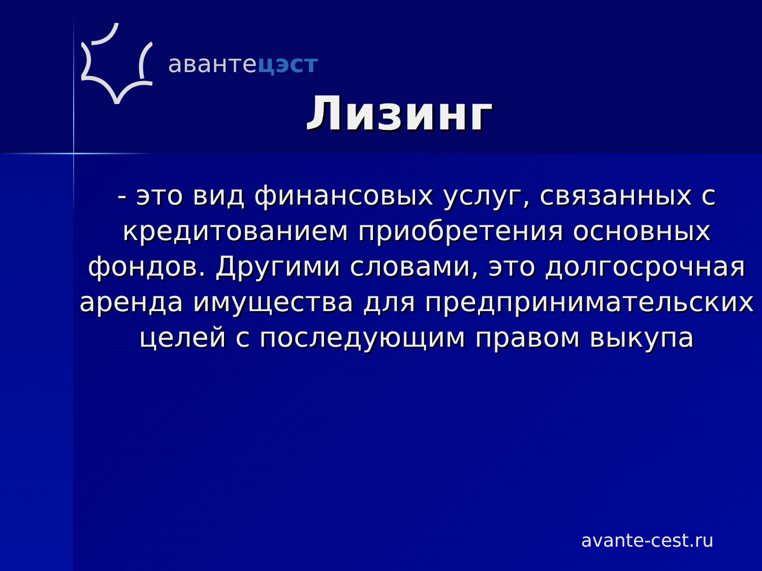авантецэст
Лизинг
- это вид финансовых услуг, связанных с кредитованием приобретения основных фондов. Другими словами, это долгосрочная аренда имущества для предпринимательских целей с последующим правом выкупа
avante-cest.ru